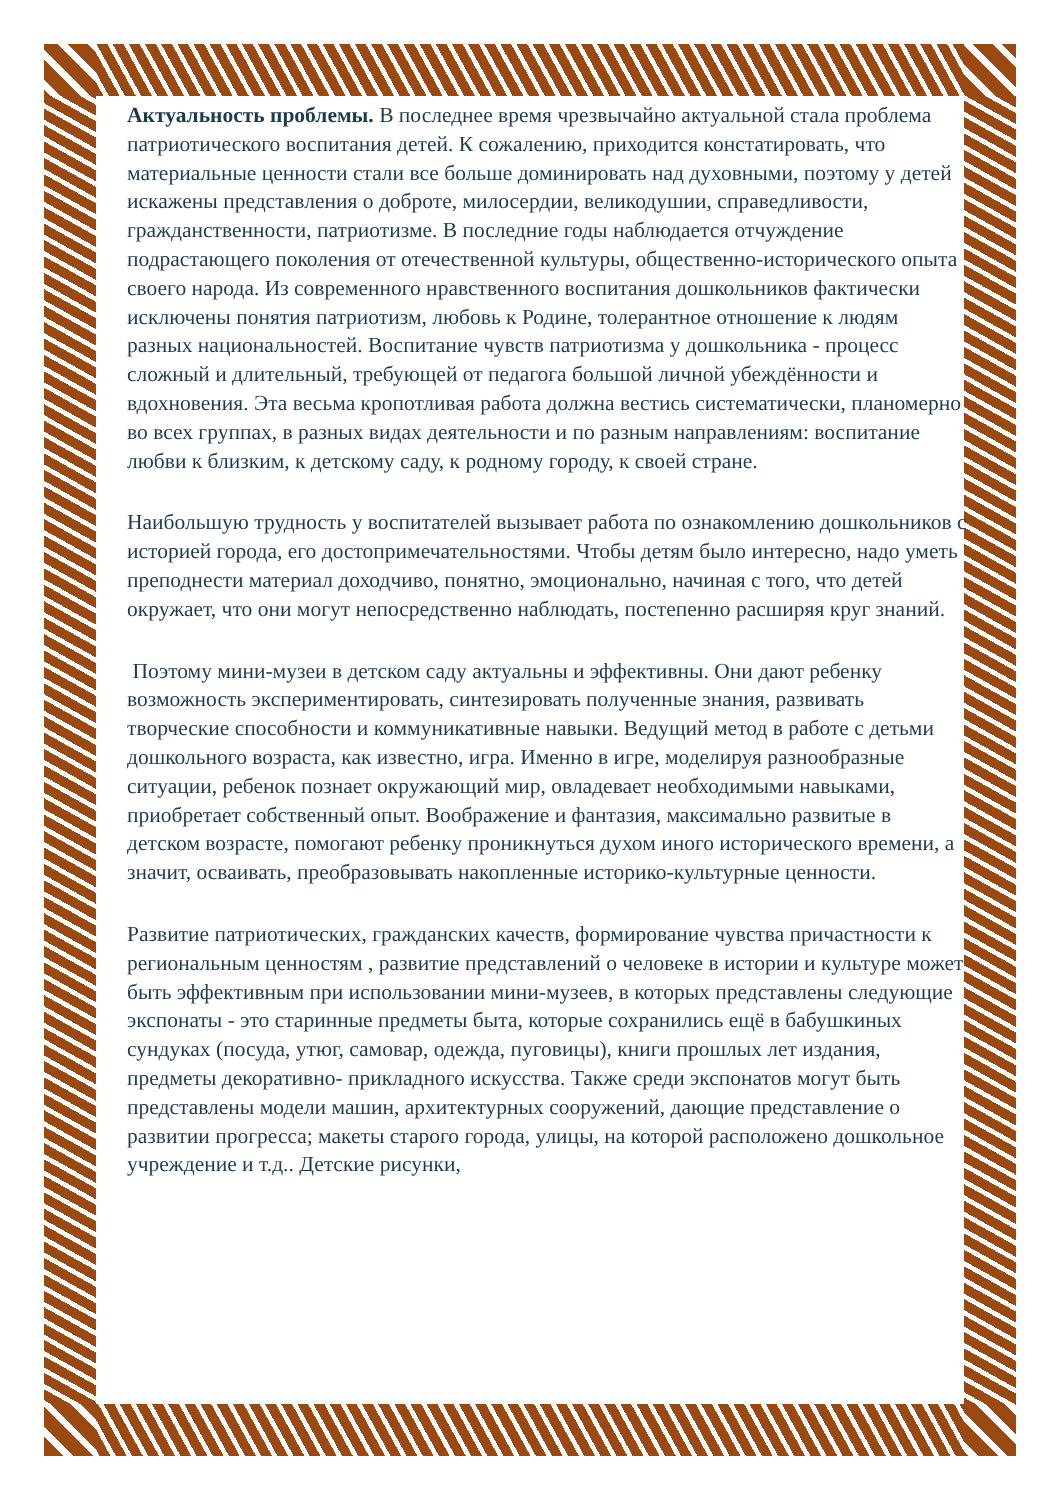Актуальность проблемы. В последнее время чрезвычайно актуальной стала проблема патриотического воспитания детей. К сожалению, приходится констатировать, что материальные ценности стали все больше доминировать над духовными, поэтому у детей искажены представления о доброте, милосердии, великодушии, справедливости, гражданственности, патриотизме. В последние годы наблюдается отчуждение подрастающего поколения от отечественной культуры, общественно-исторического опыта своего народа. Из современного нравственного воспитания дошкольников фактически исключены понятия патриотизм, любовь к Родине, толерантное отношение к людям разных национальностей. Воспитание чувств патриотизма у дошкольника - процесс сложный и длительный, требующей от педагога большой личной убеждённости и вдохновения. Эта весьма кропотливая работа должна вестись систематически, планомерно во всех группах, в разных видах деятельности и по разным направлениям: воспитание любви к близким, к детскому саду, к родному городу, к своей стране.
Наибольшую трудность у воспитателей вызывает работа по ознакомлению дошкольников с историей города, его достопримечательностями. Чтобы детям было интересно, надо уметь преподнести материал доходчиво, понятно, эмоционально, начиная с того, что детей окружает, что они могут непосредственно наблюдать, постепенно расширяя круг знаний.
Поэтому мини-музеи в детском саду актуальны и эффективны. Они дают ребенку возможность экспериментировать, синтезировать полученные знания, развивать творческие способности и коммуникативные навыки. Ведущий метод в работе с детьми дошкольного возраста, как известно, игра. Именно в игре, моделируя разнообразные ситуации, ребенок познает окружающий мир, овладевает необходимыми навыками, приобретает собственный опыт. Воображение и фантазия, максимально развитые в детском возрасте, помогают ребенку проникнуться духом иного исторического времени, а значит, осваивать, преобразовывать накопленные историко-культурные ценности.
Развитие патриотических, гражданских качеств, формирование чувства причастности к региональным ценностям , развитие представлений о человеке в истории и культуре может быть эффективным при использовании мини-музеев, в которых представлены следующие экспонаты - это старинные предметы быта, которые сохранились ещё в бабушкиных сундуках (посуда, утюг, самовар, одежда, пуговицы), книги прошлых лет издания, предметы декоративно- прикладного искусства. Также среди экспонатов могут быть представлены модели машин, архитектурных сооружений, дающие представление о развитии прогресса; макеты старого города, улицы, на которой расположено дошкольное учреждение и т.д.. Детские рисунки,